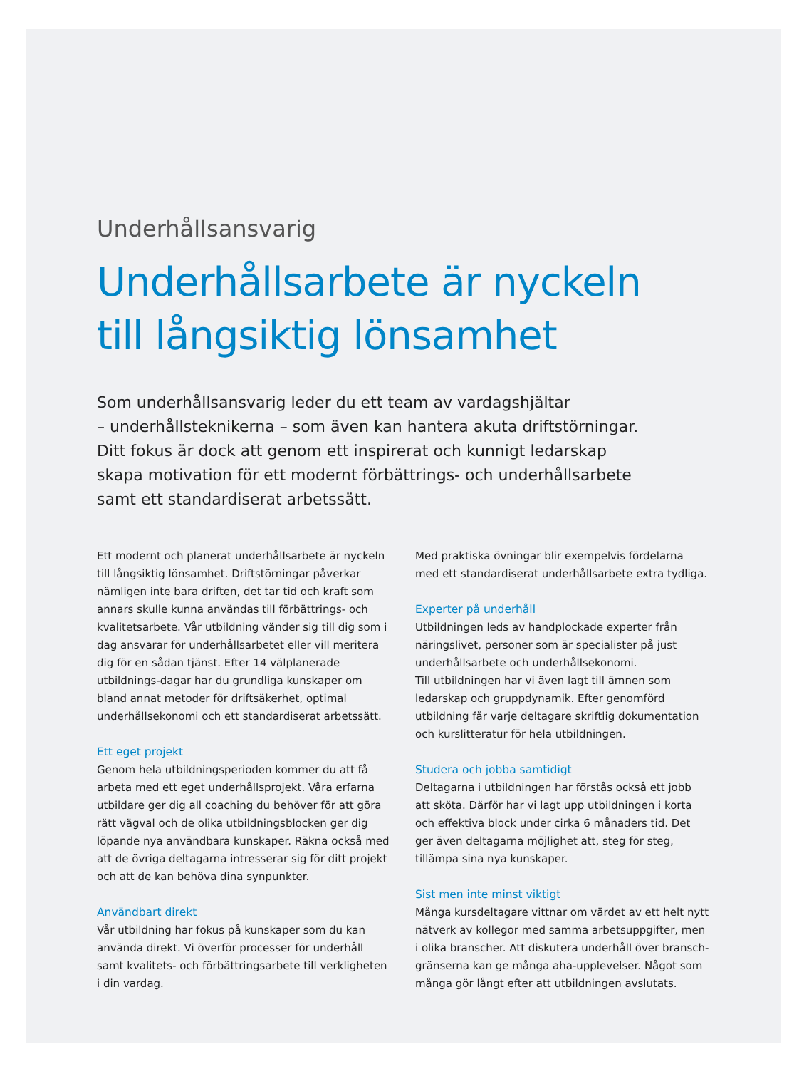Underhållsansvarig
Underhållsarbete är nyckeln
till långsiktig lönsamhet
Som underhållsansvarig leder du ett team av vardagshjältar
– underhållsteknikerna – som även kan hantera akuta driftstörningar.
Ditt fokus är dock att genom ett inspirerat och kunnigt ledarskap
skapa motivation för ett modernt förbättrings- och underhållsarbete
samt ett standardiserat arbetssätt.
Ett modernt och planerat underhållsarbete är nyckeln till långsiktig lönsamhet. Driftstörningar påverkar nämligen inte bara driften, det tar tid och kraft som annars skulle kunna användas till förbättrings- och kvalitetsarbete. Vår utbildning vänder sig till dig som i dag ansvarar för underhållsarbetet eller vill meritera dig för en sådan tjänst. Efter 14 välplanerade utbildnings-dagar har du grundliga kunskaper om bland annat metoder för driftsäkerhet, optimal underhållsekonomi och ett standardiserat arbetssätt.
Ett eget projekt
Genom hela utbildningsperioden kommer du att få arbeta med ett eget underhållsprojekt. Våra erfarna utbildare ger dig all coaching du behöver för att göra rätt vägval och de olika utbildningsblocken ger dig löpande nya användbara kunskaper. Räkna också med att de övriga deltagarna intresserar sig för ditt projekt och att de kan behöva dina synpunkter.
Användbart direkt
Vår utbildning har fokus på kunskaper som du kan använda direkt. Vi överför processer för underhåll samt kvalitets- och förbättringsarbete till verkligheten i din vardag.
Med praktiska övningar blir exempelvis fördelarna med ett standardiserat underhållsarbete extra tydliga.
Experter på underhåll
Utbildningen leds av handplockade experter från näringslivet, personer som är specialister på just underhållsarbete och underhållsekonomi.
Till utbildningen har vi även lagt till ämnen som ledarskap och gruppdynamik. Efter genomförd utbildning får varje deltagare skriftlig dokumentation och kurslitteratur för hela utbildningen.
Studera och jobba samtidigt
Deltagarna i utbildningen har förstås också ett jobb att sköta. Därför har vi lagt upp utbildningen i korta och effektiva block under cirka 6 månaders tid. Det ger även deltagarna möjlighet att, steg för steg, tillämpa sina nya kunskaper.
Sist men inte minst viktigt
Många kursdeltagare vittnar om värdet av ett helt nytt nätverk av kollegor med samma arbetsuppgifter, men i olika branscher. Att diskutera underhåll över bransch-gränserna kan ge många aha-upplevelser. Något som många gör långt efter att utbildningen avslutats.